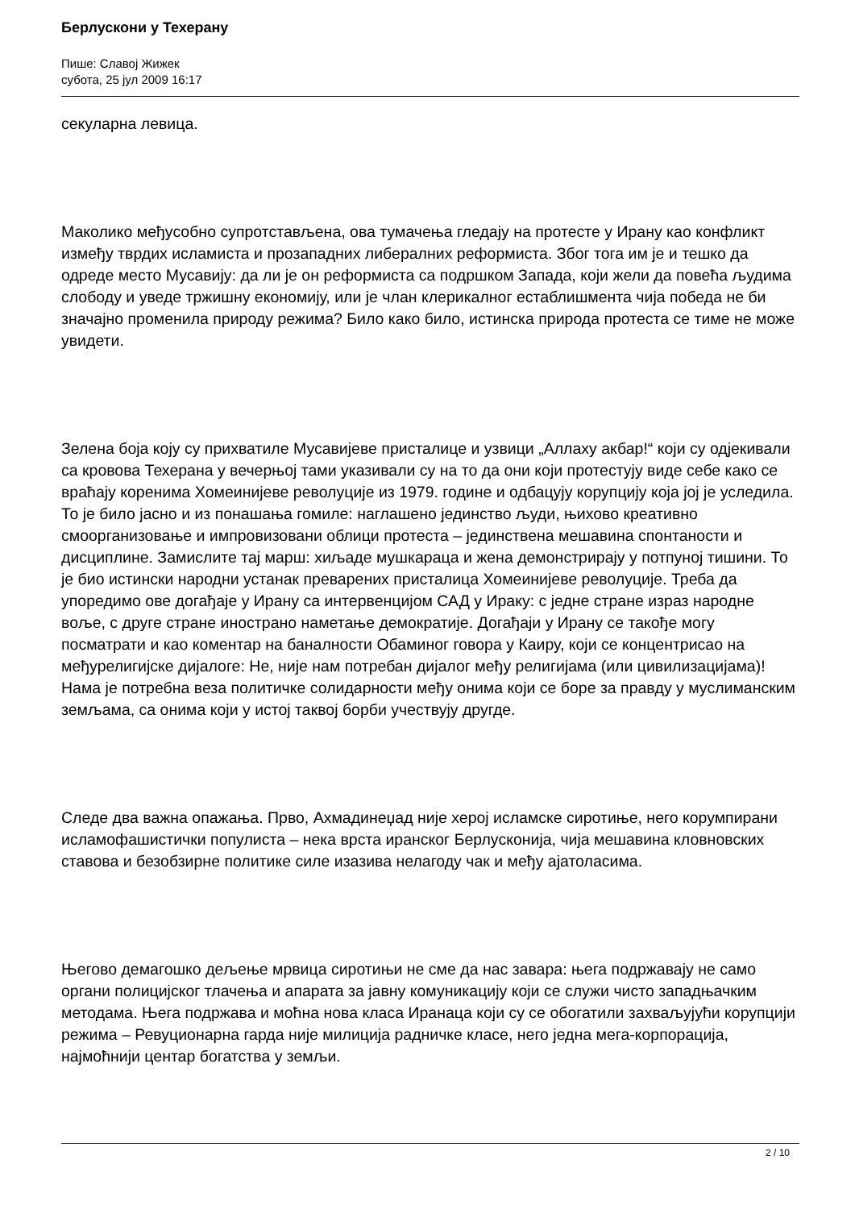Берлускони у Техерану
Пише: Славој Жижек
субота, 25 јул 2009 16:17
секуларна левица.
Маколико међусобно супротстављена, ова тумачења гледају на протесте у Ирану као конфликт између тврдих исламиста и прозападних либералних реформиста. Због тога им је и тешко да одреде место Мусавију: да ли је он реформиста са подршком Запада, који жели да повећа људима слободу и уведе тржишну економију, или је члан клерикалног естаблишмента чија победа не би значајно променила природу режима? Било како било, истинска природа протеста се тиме не може увидети.
Зелена боја коју су прихватиле Мусавијеве присталице и узвици „Аллаху акбар!“ који су одјекивали са кровова Техерана у вечерњој тами указивали су на то да они који протестују виде себе како се враћају коренима Хомеинијеве револуције из 1979. године и одбацују корупцију која јој је уследила. То је било јасно и из понашања гомиле: наглашено јединство људи, њихово креативно смоорганизовање и импровизовани облици протеста – јединствена мешавина спонтаности и дисциплине. Замислите тај марш: хиљаде мушкараца и жена демонстрирају у потпуној тишини. То је био истински народни устанак преварених присталица Хомеинијеве револуције. Треба да упоредимо ове догађаје у Ирану са интервенцијом САД у Ираку: с једне стране израз народне воље, с друге стране инострано наметање демократије. Догађаји у Ирану се такође могу посматрати и као коментар на баналности Обаминог говора у Каиру, који се концентрисао на међурелигијске дијалоге: Не, није нам потребан дијалог међу религијама (или цивилизацијама)! Нама је потребна веза политичке солидарности међу онима који се боре за правду у муслиманским земљама, са онима који у истој таквој борби учествују другде.
Следе два важна опажања. Прво, Ахмадинеџад није херој исламске сиротиње, него корумпирани исламофашистички популиста – нека врста иранског Берлусконија, чија мешавина кловновских ставова и безобзирне политике силе изазива нелагоду чак и међу ајатоласима.
Његово демагошко дељење мрвица сиротињи не сме да нас завара: њега подржавају не само органи полицијског тлачења и апарата за јавну комуникацију који се служи чисто западњачким методама. Њега подржава и моћна нова класа Иранаца који су се обогатили захваљујући корупцији режима – Ревуционарна гарда није милиција радничке класе, него једна мега-корпорација, најмоћнији центар богатства у земљи.
2 / 10